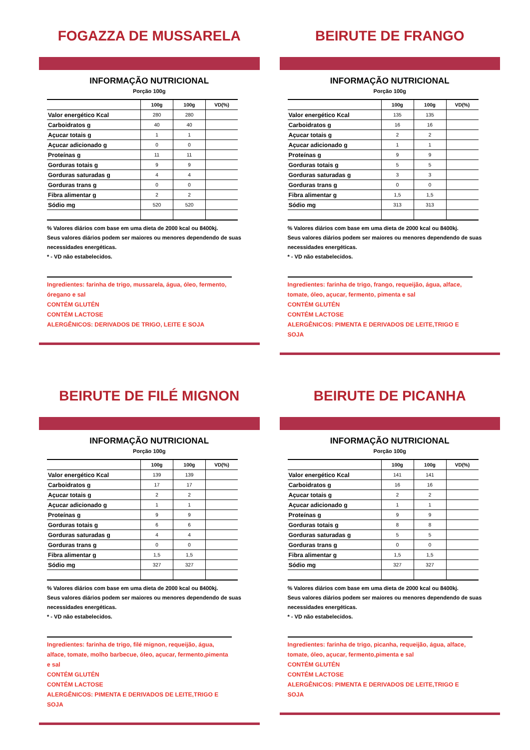FOGAZZA DE MUSSARELA
INFORMAÇÃO NUTRICIONAL
Porção 100g
| | 100g | 100g | VD(%) |
| --- | --- | --- | --- |
| Valor energético Kcal | 280 | 280 | |
| Carboidratos g | 40 | 40 | |
| Açucar totais g | 1 | 1 | |
| Açucar adicionado g | 0 | 0 | |
| Proteínas g | 11 | 11 | |
| Gorduras totais g | 9 | 9 | |
| Gorduras saturadas g | 4 | 4 | |
| Gorduras trans g | 0 | 0 | |
| Fibra alimentar g | 2 | 2 | |
| Sódio mg | 520 | 520 | |
% Valores diários com base em uma dieta de 2000 kcal ou 8400kj.
Seus valores diários podem ser maiores ou menores dependendo de suas necessidades energéticas.
* - VD não estabelecidos.
Ingredientes: farinha de trigo, mussarela, água, óleo, fermento, óregano e sal
CONTÉM GLUTÉN
CONTÉM LACTOSE
ALERGÊNICOS: DERIVADOS DE TRIGO, LEITE E SOJA
BEIRUTE DE FRANGO
INFORMAÇÃO NUTRICIONAL
Porção 100g
| | 100g | 100g | VD(%) |
| --- | --- | --- | --- |
| Valor energético Kcal | 135 | 135 | |
| Carboidratos g | 16 | 16 | |
| Açucar totais g | 2 | 2 | |
| Açucar adicionado g | 1 | 1 | |
| Proteínas g | 9 | 9 | |
| Gorduras totais g | 5 | 5 | |
| Gorduras saturadas g | 3 | 3 | |
| Gorduras trans g | 0 | 0 | |
| Fibra alimentar g | 1,5 | 1,5 | |
| Sódio mg | 313 | 313 | |
% Valores diários com base em uma dieta de 2000 kcal ou 8400kj.
Seus valores diários podem ser maiores ou menores dependendo de suas necessidades energéticas.
* - VD não estabelecidos.
Ingredientes: farinha de trigo, frango, requeijão, água, alface, tomate, óleo, açucar, fermento, pimenta e sal
CONTÉM GLUTÉN
CONTÉM LACTOSE
ALERGÊNICOS: PIMENTA E DERIVADOS DE LEITE,TRIGO E SOJA
BEIRUTE DE FILÉ MIGNON
INFORMAÇÃO NUTRICIONAL
Porção 100g
| | 100g | 100g | VD(%) |
| --- | --- | --- | --- |
| Valor energético Kcal | 139 | 139 | |
| Carboidratos g | 17 | 17 | |
| Açucar totais g | 2 | 2 | |
| Açucar adicionado g | 1 | 1 | |
| Proteínas g | 9 | 9 | |
| Gorduras totais g | 6 | 6 | |
| Gorduras saturadas g | 4 | 4 | |
| Gorduras trans g | 0 | 0 | |
| Fibra alimentar g | 1,5 | 1,5 | |
| Sódio mg | 327 | 327 | |
% Valores diários com base em uma dieta de 2000 kcal ou 8400kj.
Seus valores diários podem ser maiores ou menores dependendo de suas necessidades energéticas.
* - VD não estabelecidos.
Ingredientes: farinha de trigo, filé mignon, requeijão, água, alface, tomate, molho barbecue, óleo, açucar, fermento,pimenta e sal
CONTÉM GLUTÉN
CONTÉM LACTOSE
ALERGÊNICOS: PIMENTA E DERIVADOS DE LEITE,TRIGO E SOJA
BEIRUTE DE PICANHA
INFORMAÇÃO NUTRICIONAL
Porção 100g
| | 100g | 100g | VD(%) |
| --- | --- | --- | --- |
| Valor energético Kcal | 141 | 141 | |
| Carboidratos g | 16 | 16 | |
| Açucar totais g | 2 | 2 | |
| Açucar adicionado g | 1 | 1 | |
| Proteínas g | 9 | 9 | |
| Gorduras totais g | 8 | 8 | |
| Gorduras saturadas g | 5 | 5 | |
| Gorduras trans g | 0 | 0 | |
| Fibra alimentar g | 1,5 | 1,5 | |
| Sódio mg | 327 | 327 | |
% Valores diários com base em uma dieta de 2000 kcal ou 8400kj.
Seus valores diários podem ser maiores ou menores dependendo de suas necessidades energéticas.
* - VD não estabelecidos.
Ingredientes: farinha de trigo, picanha, requeijão, água, alface, tomate, óleo, açucar, fermento,pimenta e sal
CONTÉM GLUTÉN
CONTÉM LACTOSE
ALERGÊNICOS: PIMENTA E DERIVADOS DE LEITE,TRIGO E SOJA